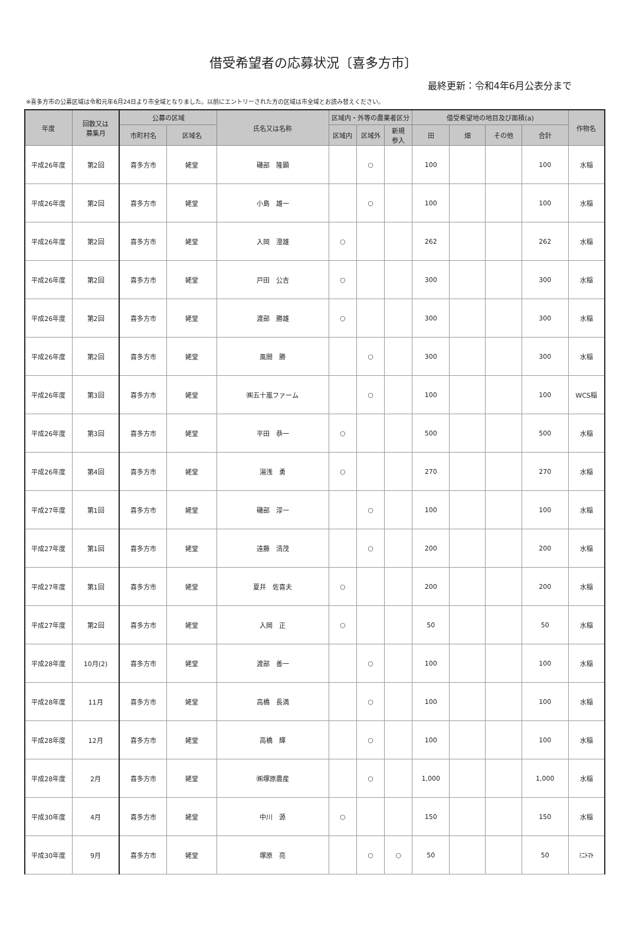借受希望者の応募状況〔喜多方市〕
最終更新：令和4年6月公表分まで
※喜多方市の公募区域は令和元年6月24日より市全域となりました。以前にエントリーされた方の区域は市全域とお読み替えください。
| 年度 | 回数又は 募集月 | 公募の区域 | | 氏名又は名称 | 区域内・外等の農業者区分 | | | 借受希望地の地目及び面積(a) | | | | 作物名 |
| --- | --- | --- | --- | --- | --- | --- | --- | --- | --- | --- | --- | --- |
| | | 市町村名 | 区域名 | | 区域内 | 区域外 | 新規 参入 | 田 | 畑 | その他 | 合計 | |
| 平成26年度 | 第2回 | 喜多方市 | 姥堂 | 磯部 隆顕 | | ○ | | 100 | | | 100 | 水稲 |
| 平成26年度 | 第2回 | 喜多方市 | 姥堂 | 小島 雄一 | | ○ | | 100 | | | 100 | 水稲 |
| 平成26年度 | 第2回 | 喜多方市 | 姥堂 | 入岡 澄雄 | ○ | | | 262 | | | 262 | 水稲 |
| 平成26年度 | 第2回 | 喜多方市 | 姥堂 | 戸田 公吉 | ○ | | | 300 | | | 300 | 水稲 |
| 平成26年度 | 第2回 | 喜多方市 | 姥堂 | 渡部 勝雄 | ○ | | | 300 | | | 300 | 水稲 |
| 平成26年度 | 第2回 | 喜多方市 | 姥堂 | 風間 勝 | | ○ | | 300 | | | 300 | 水稲 |
| 平成26年度 | 第3回 | 喜多方市 | 姥堂 | ㈱五十嵐ファーム | | ○ | | 100 | | | 100 | WCS稲 |
| 平成26年度 | 第3回 | 喜多方市 | 姥堂 | 平田 恭一 | ○ | | | 500 | | | 500 | 水稲 |
| 平成26年度 | 第4回 | 喜多方市 | 姥堂 | 湯浅 勇 | ○ | | | 270 | | | 270 | 水稲 |
| 平成27年度 | 第1回 | 喜多方市 | 姥堂 | 磯部 淳一 | | ○ | | 100 | | | 100 | 水稲 |
| 平成27年度 | 第1回 | 喜多方市 | 姥堂 | 遠藤 清茂 | | ○ | | 200 | | | 200 | 水稲 |
| 平成27年度 | 第1回 | 喜多方市 | 姥堂 | 夏井 佐喜夫 | ○ | | | 200 | | | 200 | 水稲 |
| 平成27年度 | 第2回 | 喜多方市 | 姥堂 | 入岡 正 | ○ | | | 50 | | | 50 | 水稲 |
| 平成28年度 | 10月(2) | 喜多方市 | 姥堂 | 渡部 善一 | | ○ | | 100 | | | 100 | 水稲 |
| 平成28年度 | 11月 | 喜多方市 | 姥堂 | 高橋 長満 | | ○ | | 100 | | | 100 | 水稲 |
| 平成28年度 | 12月 | 喜多方市 | 姥堂 | 高橋 輝 | | ○ | | 100 | | | 100 | 水稲 |
| 平成28年度 | 2月 | 喜多方市 | 姥堂 | ㈱塚原農産 | | ○ | | 1,000 | | | 1,000 | 水稲 |
| 平成30年度 | 4月 | 喜多方市 | 姥堂 | 中川 源 | ○ | | | 150 | | | 150 | 水稲 |
| 平成30年度 | 9月 | 喜多方市 | 姥堂 | 塚原 亮 | | ○ | ○ | 50 | | | 50 | ﾐﾆﾄﾏﾄ |